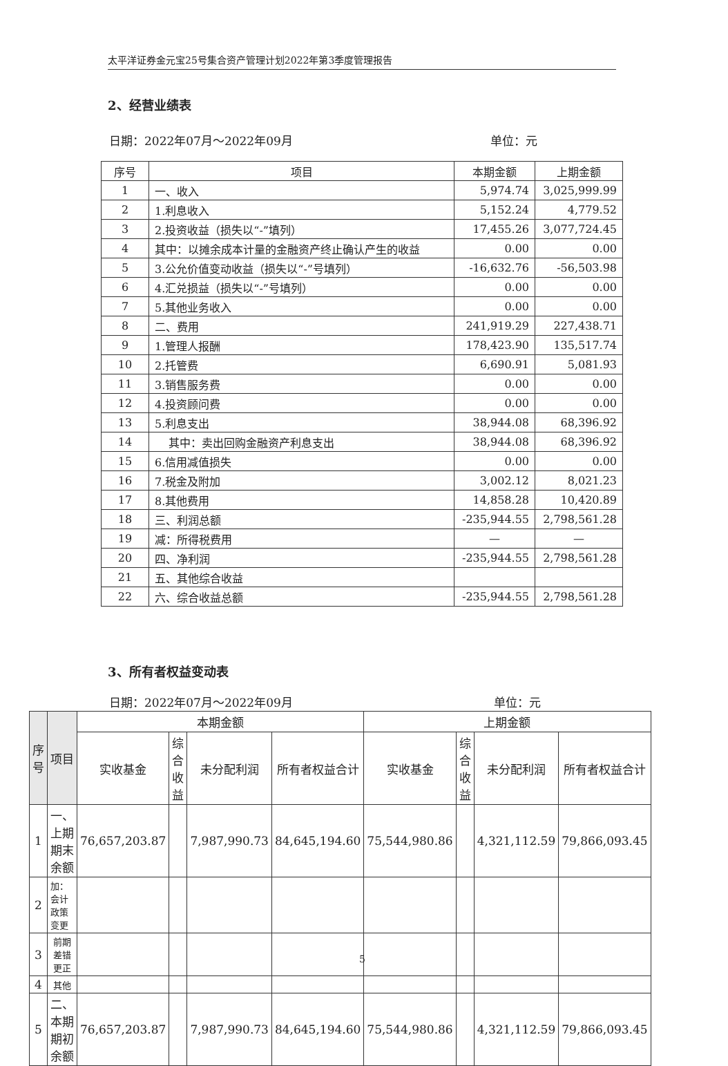太平洋证券金元宝25号集合资产管理计划2022年第3季度管理报告
2、经营业绩表
日期：2022年07月～2022年09月 单位：元
| 序号 | 项目 | 本期金额 | 上期金额 |
| --- | --- | --- | --- |
| 1 | 一、收入 | 5,974.74 | 3,025,999.99 |
| 2 | 1.利息收入 | 5,152.24 | 4,779.52 |
| 3 | 2.投资收益（损失以“-”填列） | 17,455.26 | 3,077,724.45 |
| 4 | 其中：以摊余成本计量的金融资产终止确认产生的收益 | 0.00 | 0.00 |
| 5 | 3.公允价值变动收益（损失以“-”号填列） | -16,632.76 | -56,503.98 |
| 6 | 4.汇兑损益（损失以“-”号填列） | 0.00 | 0.00 |
| 7 | 5.其他业务收入 | 0.00 | 0.00 |
| 8 | 二、费用 | 241,919.29 | 227,438.71 |
| 9 | 1.管理人报酬 | 178,423.90 | 135,517.74 |
| 10 | 2.托管费 | 6,690.91 | 5,081.93 |
| 11 | 3.销售服务费 | 0.00 | 0.00 |
| 12 | 4.投资顾问费 | 0.00 | 0.00 |
| 13 | 5.利息支出 | 38,944.08 | 68,396.92 |
| 14 | 其中：卖出回购金融资产利息支出 | 38,944.08 | 68,396.92 |
| 15 | 6.信用减值损失 | 0.00 | 0.00 |
| 16 | 7.税金及附加 | 3,002.12 | 8,021.23 |
| 17 | 8.其他费用 | 14,858.28 | 10,420.89 |
| 18 | 三、利润总额 | -235,944.55 | 2,798,561.28 |
| 19 | 减：所得税费用 | — | — |
| 20 | 四、净利润 | -235,944.55 | 2,798,561.28 |
| 21 | 五、其他综合收益 | | |
| 22 | 六、综合收益总额 | -235,944.55 | 2,798,561.28 |
3、所有者权益变动表
日期：2022年07月～2022年09月 单位：元
| 序号 | 项目 | 本期金额 | | | | 上期金额 | | | |
| --- | --- | --- | --- | --- | --- | --- | --- | --- | --- |
| | | 实收基金 | 综合收益 | 未分配利润 | 所有者权益合计 | 实收基金 | 综合收益 | 未分配利润 | 所有者权益合计 |
| 1 | 一、上期期末余额 | 76,657,203.87 | | 7,987,990.73 | 84,645,194.60 | 75,544,980.86 | | 4,321,112.59 | 79,866,093.45 |
| 2 | 加：会计政策变更 | | | | | | | | |
| 3 | 前期差错更正 | | | | | | | | |
| 4 | 其他 | | | | | | | | |
| 5 | 二、本期期初余额 | 76,657,203.87 | | 7,987,990.73 | 84,645,194.60 | 75,544,980.86 | | 4,321,112.59 | 79,866,093.45 |
5